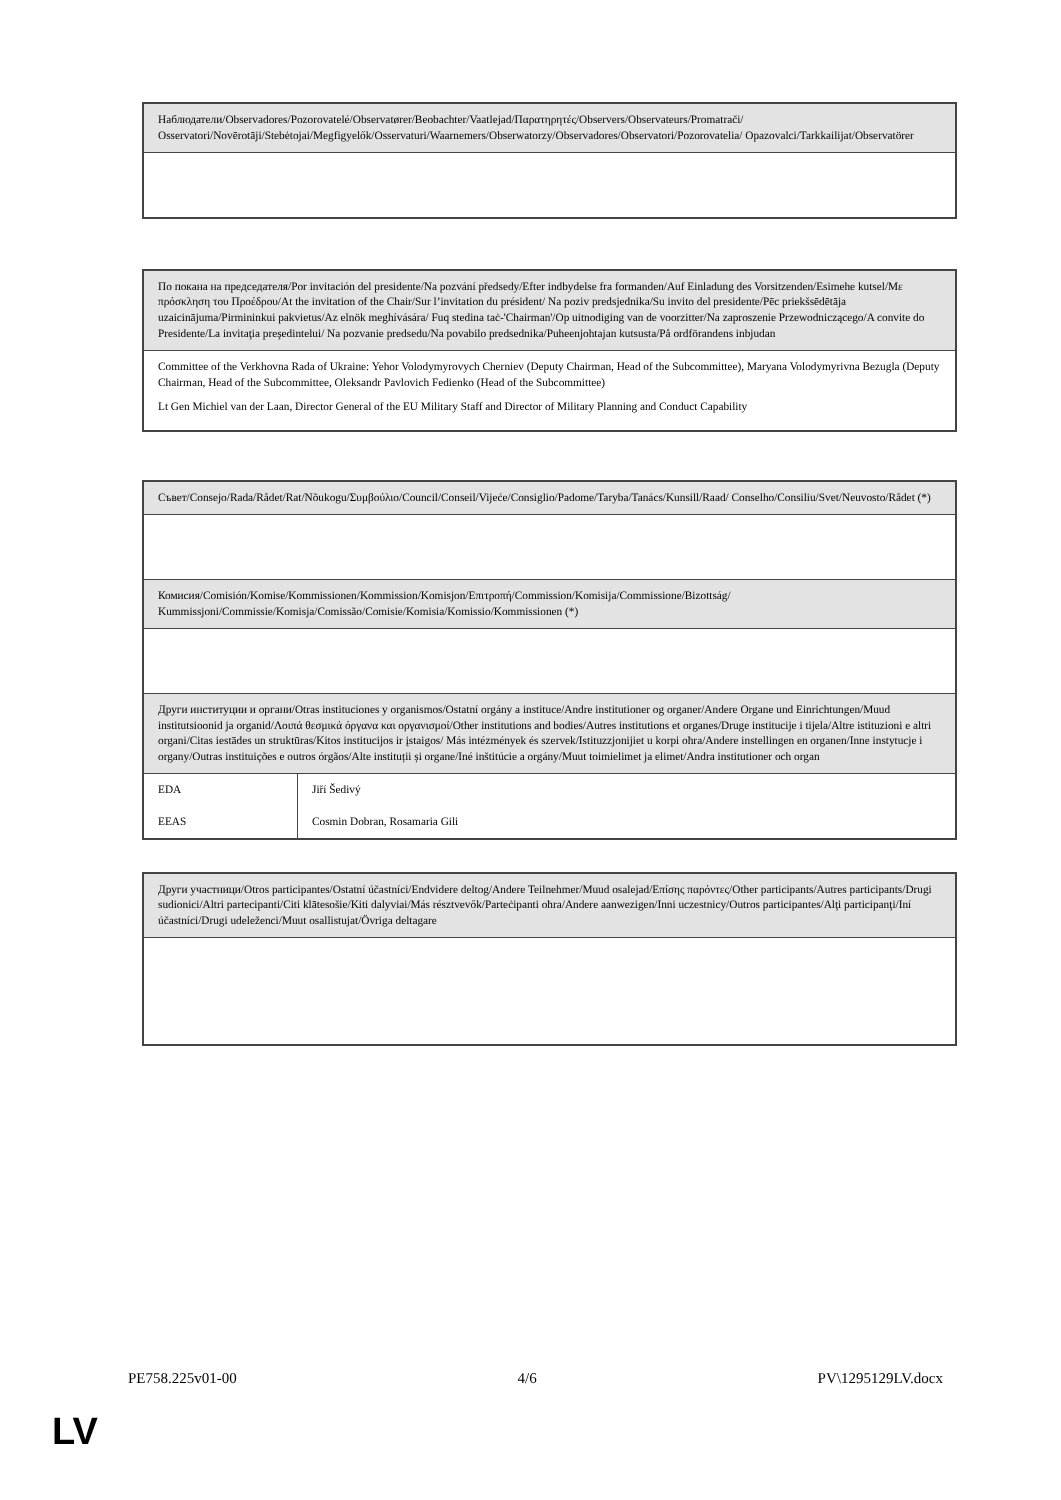| Наблюдатели/Observadores/Pozorovatelé/Observatører/Beobachter/Vaatlejad/Παρατηρητές/Observers/Observateurs/Promatrači/ Osservatori/Novērotāji/Stebėtojai/Megfigyelők/Osservaturi/Waarnemers/Obserwatorzy/Observadores/Observatori/Pozorovatelia/ Opazovalci/Tarkkailijat/Observatörer |
| По покана на председателя/Por invitación del presidente/Na pozvání předsedy/Efter indbydelse fra formanden/Auf Einladung des Vorsitzenden/Esimehe kutsel/Με πρόσκληση του Προέδρου/At the invitation of the Chair/Sur l’invitation du président/ Na poziv predsjednika/Su invito del presidente/Pēc priekšsēdētāja uzaicinājuma/Pirmininkui pakvietus/Az elnök meghívására/ Fuq stedina taċ-'Chairman'/Op uitnodiging van de voorzitter/Na zaproszenie Przewodniczącego/A convite do Presidente/La invitaţia preşedintelui/ Na pozvanie predsedu/Na povabilo predsednika/Puheenjohtajan kutsusta/På ordförandens inbjudan |
| Committee of the Verkhovna Rada of Ukraine: Yehor Volodymyrovych Cherniev (Deputy Chairman, Head of the Subcommittee), Maryana Volodymyrivna Bezugla (Deputy Chairman, Head of the Subcommittee, Oleksandr Pavlovich Fedienko (Head of the Subcommittee) Lt Gen Michiel van der Laan, Director General of the EU Military Staff and Director of Military Planning and Conduct Capability |
| Съвет/Consejo/Rada/Rådet/Rat/Nõukogu/Συμβούλιο/Council/Conseil/Vijeće/Consiglio/Padome/Taryba/Tanács/Kunsill/Raad/ Conselho/Consiliu/Svet/Neuvosto/Rådet (*) | |
| Комисия/Comisión/Komise/Kommissionen/Kommission/Komisjon/Επιτροπή/Commission/Komisija/Commissione/Bizottság/ Kummissjoni/Commissie/Komisja/Comissão/Comisie/Komisia/Komissio/Kommissionen (*) | |
| Други институции и органи/Otras instituciones y organismos/Ostatní orgány a instituce/Andre institutioner og organer/Andere Organe und Einrichtungen/Muud institutsioonid ja organid/Λοιπά θεσμικά όργανα και οργανισμοί/Other institutions and bodies/Autres institutions et organes/Druge institucije i tijela/Altre istituzioni e altri organi/Citas iestādes un struktūras/Kitos institucijos ir įstaigos/ Más intézmények és szervek/Istituzzjonijiet u korpi oħra/Andere instellingen en organen/Inne instytucje i organy/Outras instituições e outros órgãos/Alte instituții și organe/Iné inštitúcie a orgány/Muut toimielimet ja elimet/Andra institutioner och organ | |
| EDA | Jiří Šedivý |
| EEAS | Cosmin Dobran, Rosamaria Gili |
| Други участници/Otros participantes/Ostatní účastníci/Endvidere deltog/Andere Teilnehmer/Muud osalejad/Επίσης παρόντες/Other participants/Autres participants/Drugi sudionici/Altri partecipanti/Citi klātesošie/Kiti dalyviai/Más résztvevők/Parteċipanti oħra/Andere aanwezigen/Inni uczestnicy/Outros participantes/Alţi participanţi/Iní účastníci/Drugi udeleženci/Muut osallistujat/Övriga deltagare |
PE758.225v01-00 4/6 PV\1295129LV.docx
LV